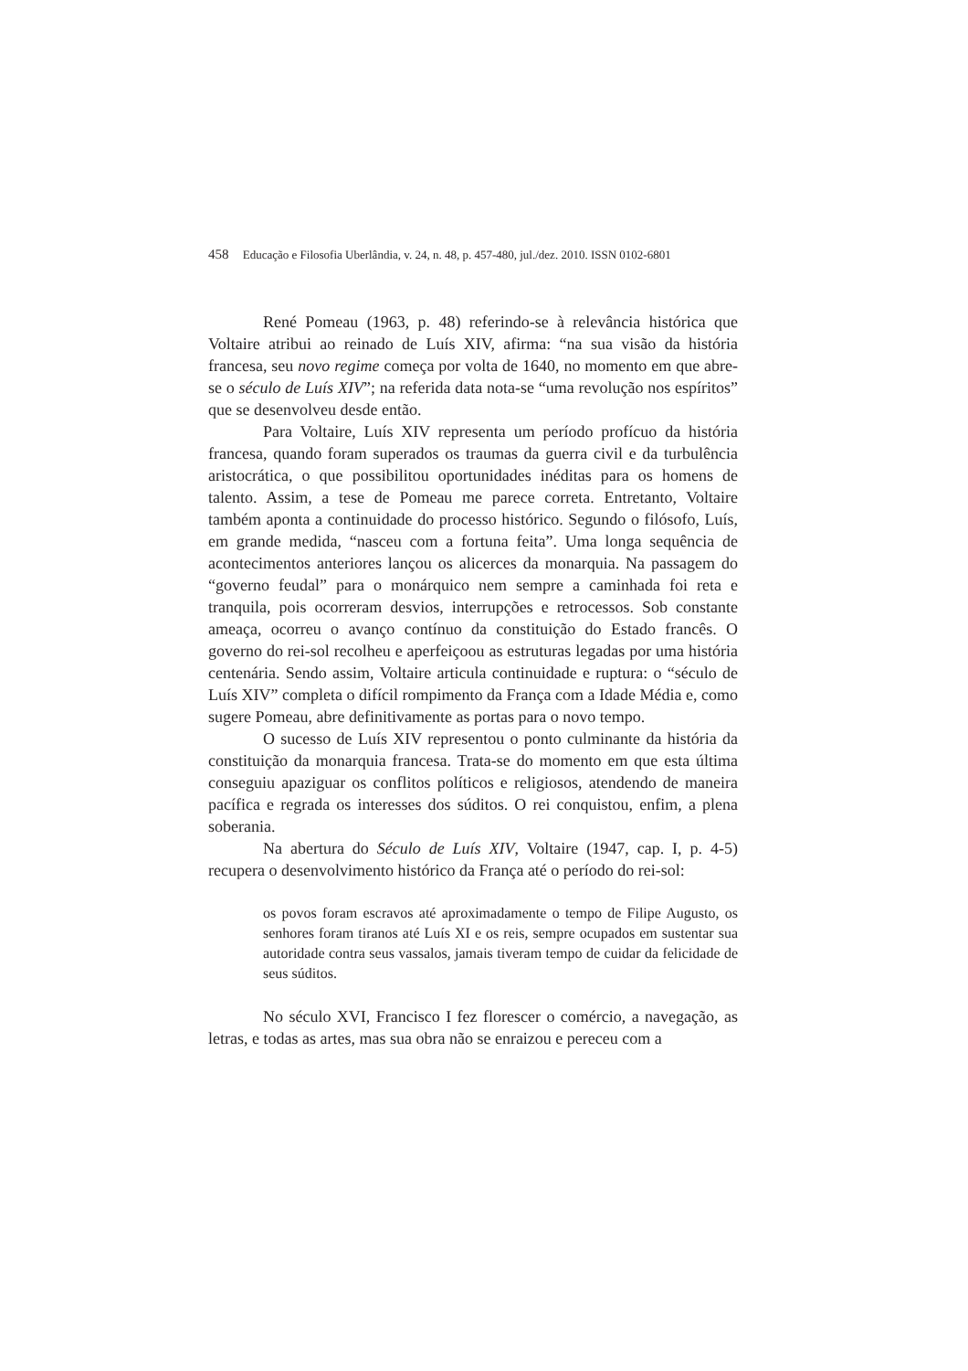458 Educação e Filosofia Uberlândia, v. 24, n. 48, p. 457-480, jul./dez. 2010. ISSN 0102-6801
René Pomeau (1963, p. 48) referindo-se à relevância histórica que Voltaire atribui ao reinado de Luís XIV, afirma: “na sua visão da história francesa, seu novo regime começa por volta de 1640, no momento em que abre-se o século de Luís XIV”; na referida data nota-se “uma revolução nos espíritos” que se desenvolveu desde então.
Para Voltaire, Luís XIV representa um período profícuo da história francesa, quando foram superados os traumas da guerra civil e da turbulência aristocrática, o que possibilitou oportunidades inéditas para os homens de talento. Assim, a tese de Pomeau me parece correta. Entretanto, Voltaire também aponta a continuidade do processo histórico. Segundo o filósofo, Luís, em grande medida, “nasceu com a fortuna feita”. Uma longa sequência de acontecimentos anteriores lançou os alicerces da monarquia. Na passagem do “governo feudal” para o monárquico nem sempre a caminhada foi reta e tranquila, pois ocorreram desvios, interrupções e retrocessos. Sob constante ameaça, ocorreu o avanço contínuo da constituição do Estado francês. O governo do rei-sol recolheu e aperfeiçoou as estruturas legadas por uma história centenária. Sendo assim, Voltaire articula continuidade e ruptura: o “século de Luís XIV” completa o difícil rompimento da França com a Idade Média e, como sugere Pomeau, abre definitivamente as portas para o novo tempo.
O sucesso de Luís XIV representou o ponto culminante da história da constituição da monarquia francesa. Trata-se do momento em que esta última conseguiu apaziguar os conflitos políticos e religiosos, atendendo de maneira pacífica e regrada os interesses dos súditos. O rei conquistou, enfim, a plena soberania.
Na abertura do Século de Luís XIV, Voltaire (1947, cap. I, p. 4-5) recupera o desenvolvimento histórico da França até o período do rei-sol:
os povos foram escravos até aproximadamente o tempo de Filipe Augusto, os senhores foram tiranos até Luís XI e os reis, sempre ocupados em sustentar sua autoridade contra seus vassalos, jamais tiveram tempo de cuidar da felicidade de seus súditos.
No século XVI, Francisco I fez florescer o comércio, a navegação, as letras, e todas as artes, mas sua obra não se enraizou e pereceu com a